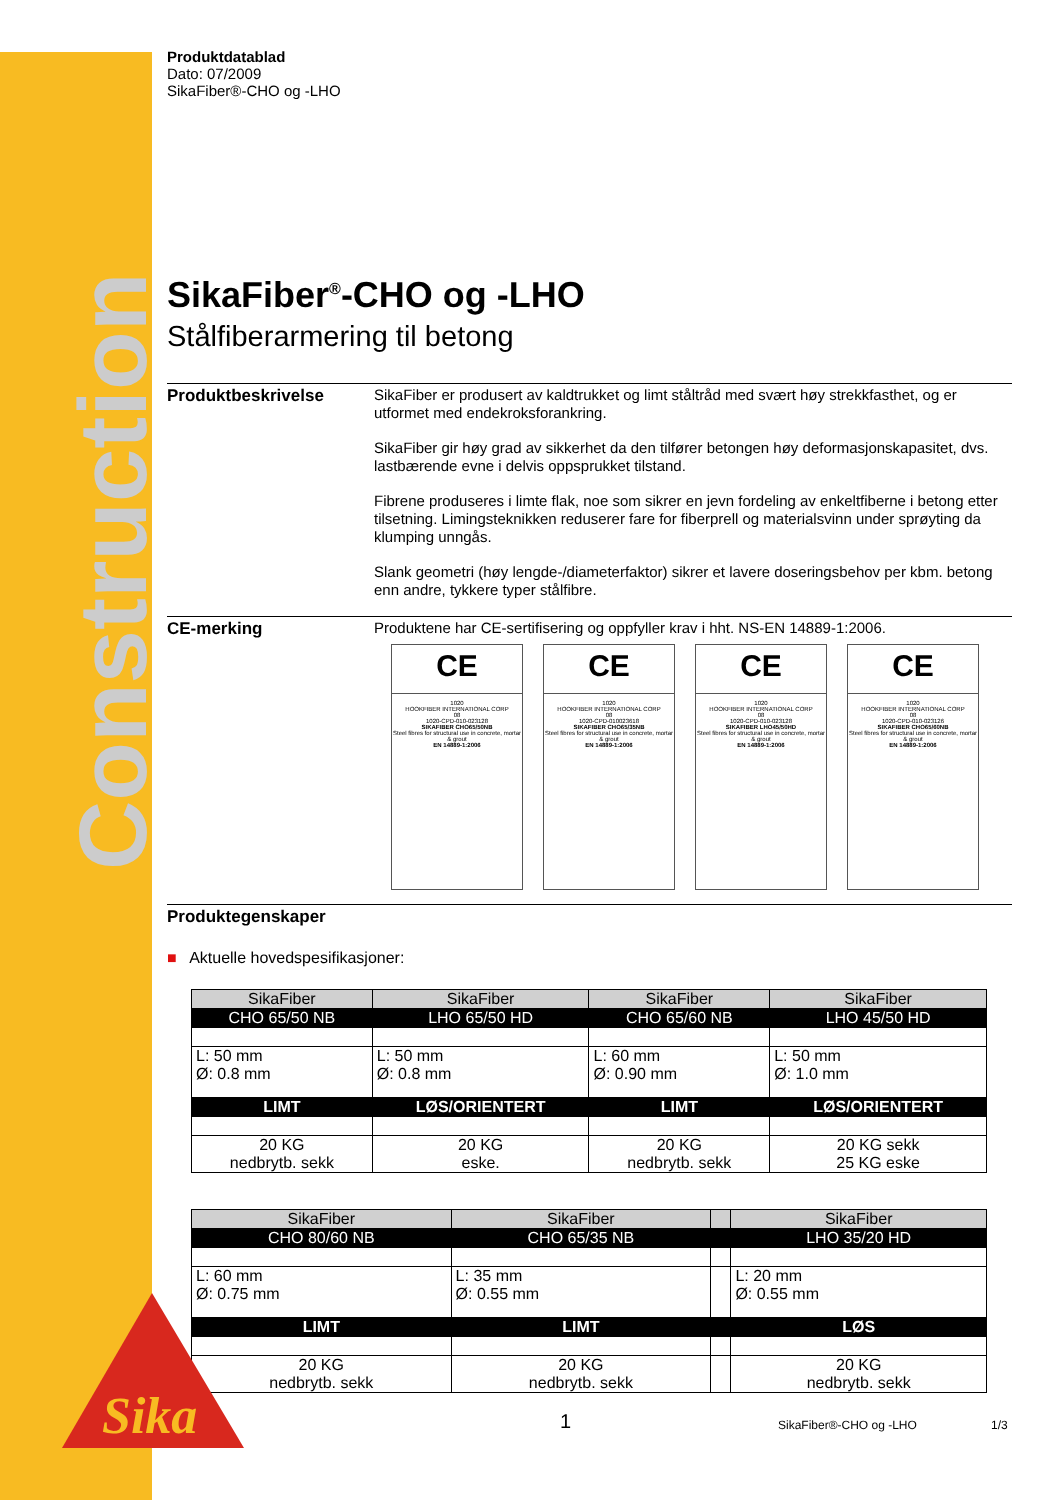Construction
Produktdatablad
Dato: 07/2009
SikaFiber®-CHO og -LHO
SikaFiber<sup>®</sup>-CHO og -LHO
Stålfiberarmering til betong
Produktbeskrivelse
SikaFiber er produsert av kaldtrukket og limt ståltråd med svært høy strekkfasthet, og er utformet med endekroksforankring.
SikaFiber gir høy grad av sikkerhet da den tilfører betongen høy deformasjonskapasitet, dvs. lastbærende evne i delvis oppsprukket tilstand.
Fibrene produseres i limte flak, noe som sikrer en jevn fordeling av enkeltfiberne i betong etter tilsetning. Limingsteknikken reduserer fare for fiberprell og materialsvinn under sprøyting da klumping unngås.
Slank geometri (høy lengde-/diameterfaktor) sikrer et lavere doseringsbehov per kbm. betong enn andre, tykkere typer stålfibre.
CE-merking Produktene har CE-sertifisering og oppfyller krav i hht. NS-EN 14889-1:2006.
CE
1020
HOOKFIBER INTERNATIONAL CORP
08
1020-CPD-010-023128
SIKAFIBER CHO65/50NB
Steel fibres for structural use in concrete, mortar & grout
EN 14889-1:2006
CE
1020
HOOKFIBER INTERNATIONAL CORP
08
1020-CPD-010023618
SIKAFIBER CHO65/35NB
Steel fibres for structural use in concrete, mortar & grout
EN 14889-1:2006
CE
1020
HOOKFIBER INTERNATIONAL CORP
08
1020-CPD-010-023128
SIKAFIBER LHO45/50HD
Steel fibres for structural use in concrete, mortar & grout
EN 14889-1:2006
CE
1020
HOOKFIBER INTERNATIONAL CORP
08
1020-CPD-010-023126
SIKAFIBER CHO65/60NB
Steel fibres for structural use in concrete, mortar & grout
EN 14889-1:2006
Produktegenskaper
■ Aktuelle hovedspesifikasjoner:
| SikaFiber | SikaFiber | SikaFiber | SikaFiber |
| CHO 65/50 NB | LHO 65/50 HD | CHO 65/60 NB | LHO 45/50 HD |
| L: 50 mm Ø: 0.8 mm | L: 50 mm Ø: 0.8 mm | L: 60 mm Ø: 0.90 mm | L: 50 mm Ø: 1.0 mm |
| LIMT | LØS/ORIENTERT | LIMT | LØS/ORIENTERT |
| 20 KG nedbrytb. sekk | 20 KG eske. | 20 KG nedbrytb. sekk | 20 KG sekk 25 KG eske |
| SikaFiber | SikaFiber | | SikaFiber |
| CHO 80/60 NB | CHO 65/35 NB | | LHO 35/20 HD |
| L: 60 mm Ø: 0.75 mm | L: 35 mm Ø: 0.55 mm | | L: 20 mm Ø: 0.55 mm |
| LIMT | LIMT | | LØS |
| 20 KG nedbrytb. sekk | 20 KG nedbrytb. sekk | | 20 KG nedbrytb. sekk |
Sika
1 SikaFiber®-CHO og -LHO 1/3